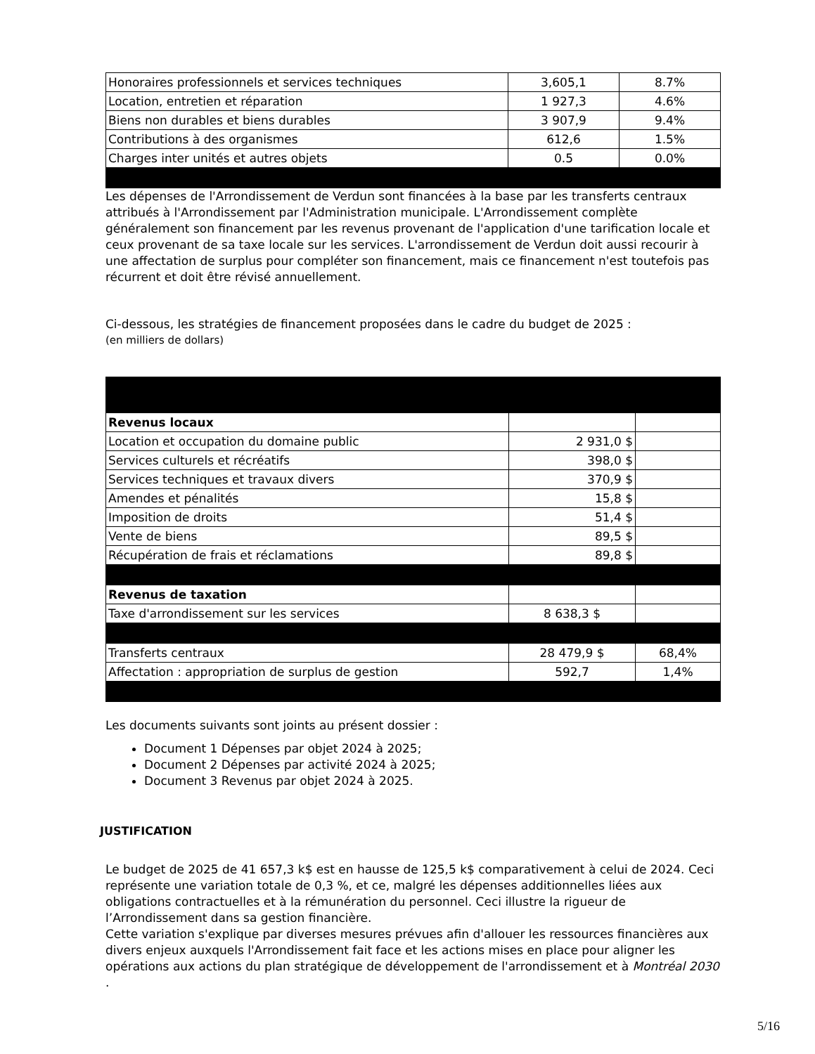| Honoraires professionnels et services techniques | 3,605,1 | 8.7% |
| Location, entretien et réparation | 1 927,3 | 4.6% |
| Biens non durables et biens durables | 3 907,9 | 9.4% |
| Contributions à des organismes | 612,6 | 1.5% |
| Charges inter unités et autres objets | 0.5 | 0.0% |
Les dépenses de l'Arrondissement de Verdun sont financées à la base par les transferts centraux attribués à l'Arrondissement par l'Administration municipale. L'Arrondissement complète généralement son financement par les revenus provenant de l'application d'une tarification locale et ceux provenant de sa taxe locale sur les services. L'arrondissement de Verdun doit aussi recourir à une affectation de surplus pour compléter son financement, mais ce financement n'est toutefois pas récurrent et doit être révisé annuellement.
Ci-dessous, les stratégies de financement proposées dans le cadre du budget de 2025 :
(en milliers de dollars)
| Revenus locaux | | |
| Location et occupation du domaine public | 2 931,0 $ | |
| Services culturels et récréatifs | 398,0 $ | |
| Services techniques et travaux divers | 370,9 $ | |
| Amendes et pénalités | 15,8 $ | |
| Imposition de droits | 51,4 $ | |
| Vente de biens | 89,5 $ | |
| Récupération de frais et réclamations | 89,8 $ | |
| Revenus de taxation | | |
| Taxe d'arrondissement sur les services | 8 638,3 $ | |
| Transferts centraux | 28 479,9 $ | 68,4% |
| Affectation : appropriation de surplus de gestion | 592,7 | 1,4% |
Les documents suivants sont joints au présent dossier :
Document 1 Dépenses par objet 2024 à 2025;
Document 2 Dépenses par activité 2024 à 2025;
Document 3 Revenus par objet 2024 à 2025.
JUSTIFICATION
Le budget de 2025 de 41 657,3 k$ est en hausse de 125,5 k$ comparativement à celui de 2024. Ceci représente une variation totale de 0,3 %, et ce, malgré les dépenses additionnelles liées aux obligations contractuelles et à la rémunération du personnel. Ceci illustre la rigueur de l’Arrondissement dans sa gestion financière.
Cette variation s'explique par diverses mesures prévues afin d'allouer les ressources financières aux divers enjeux auxquels l'Arrondissement fait face et les actions mises en place pour aligner les opérations aux actions du plan stratégique de développement de l'arrondissement et à Montréal 2030 .
5/16